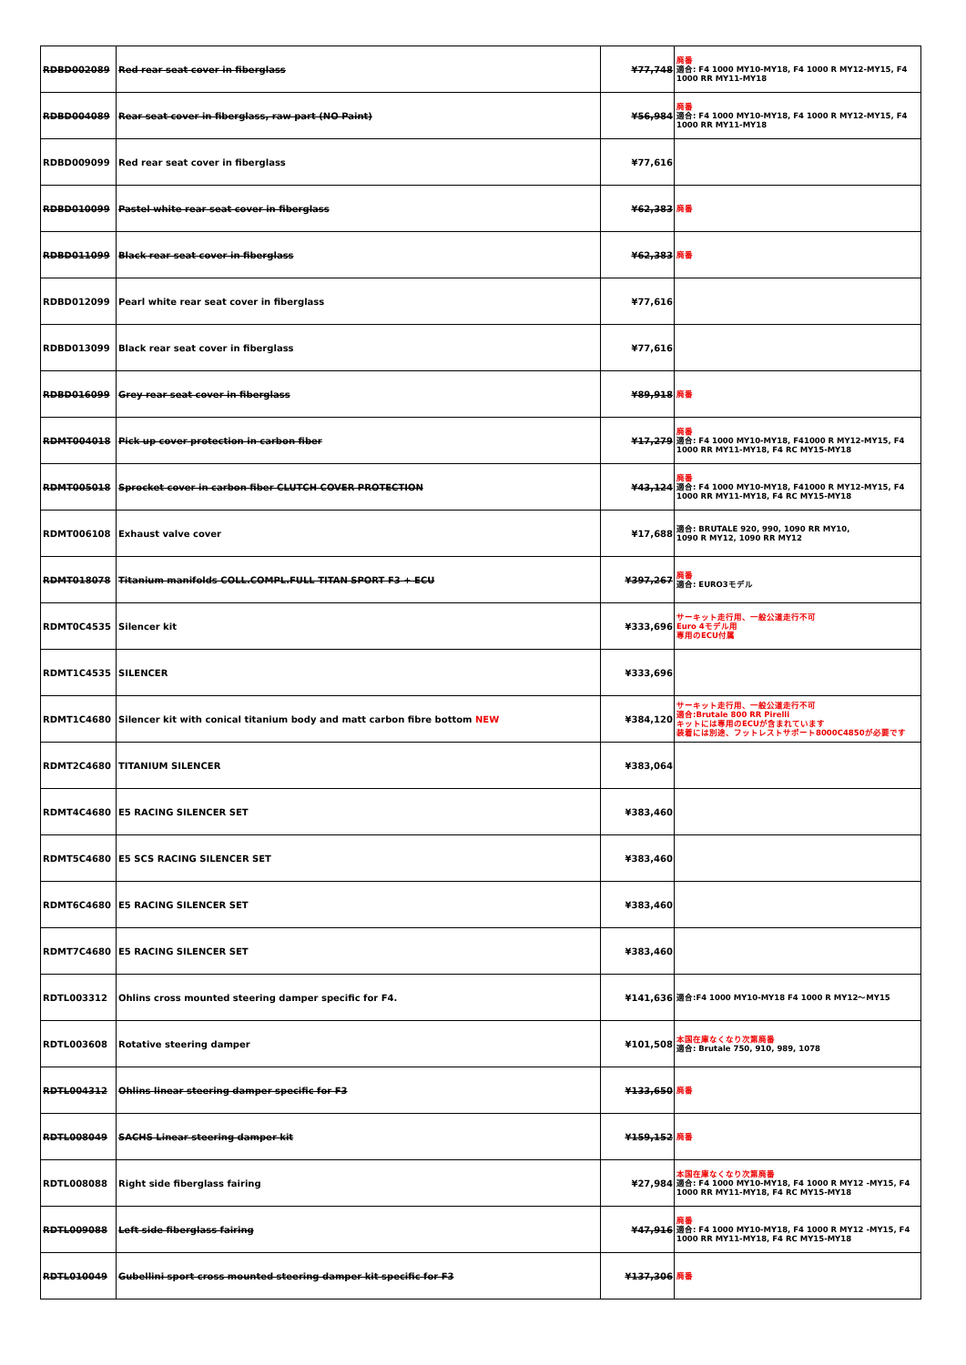| RDBD002089 | Red rear seat cover in fiberglass | ¥77,748 | 廃番 適合: F4 1000 MY10-MY18, F4 1000 R MY12-MY15, F4 1000 RR MY11-MY18 |
| RDBD004089 | Rear seat cover in fiberglass, raw part (NO Paint) | ¥56,984 | 廃番 適合: F4 1000 MY10-MY18, F4 1000 R MY12-MY15, F4 1000 RR MY11-MY18 |
| RDBD009099 | Red rear seat cover in fiberglass | ¥77,616 | |
| RDBD010099 | Pastel white rear seat cover in fiberglass | ¥62,383 | 廃番 |
| RDBD011099 | Black rear seat cover in fiberglass | ¥62,383 | 廃番 |
| RDBD012099 | Pearl white rear seat cover in fiberglass | ¥77,616 | |
| RDBD013099 | Black rear seat cover in fiberglass | ¥77,616 | |
| RDBD016099 | Grey rear seat cover in fiberglass | ¥89,918 | 廃番 |
| RDMT004018 | Pick up cover protection in carbon fiber | ¥17,279 | 廃番 適合: F4 1000 MY10-MY18, F41000 R MY12-MY15, F4 1000 RR MY11-MY18, F4 RC MY15-MY18 |
| RDMT005018 | Sprocket cover in carbon fiber CLUTCH COVER PROTECTION | ¥43,124 | 廃番 適合: F4 1000 MY10-MY18, F41000 R MY12-MY15, F4 1000 RR MY11-MY18, F4 RC MY15-MY18 |
| RDMT006108 | Exhaust valve cover | ¥17,688 | 適合: BRUTALE 920, 990, 1090 RR MY10, 1090 R MY12, 1090 RR MY12 |
| RDMT018078 | Titanium manifolds COLL.COMPL.FULL TITAN SPORT F3 + ECU | ¥397,267 | 廃番 適合: EURO3モデル |
| RDMT0C4535 | Silencer kit | ¥333,696 | サーキット走行用、一般公道走行不可 Euro 4モデル用 専用のECU付属 |
| RDMT1C4535 | SILENCER | ¥333,696 | |
| RDMT1C4680 | Silencer kit with conical titanium body and matt carbon fibre bottom NEW | ¥384,120 | サーキット走行用、一般公道走行不可 適合:Brutale 800 RR Pirelli キットには専用のECUが含まれています 装着には別途、フットレストサポート8000C4850が必要です |
| RDMT2C4680 | TITANIUM SILENCER | ¥383,064 | |
| RDMT4C4680 | E5 RACING SILENCER SET | ¥383,460 | |
| RDMT5C4680 | E5 SCS RACING SILENCER SET | ¥383,460 | |
| RDMT6C4680 | E5 RACING SILENCER SET | ¥383,460 | |
| RDMT7C4680 | E5 RACING SILENCER SET | ¥383,460 | |
| RDTL003312 | Ohlins cross mounted steering damper specific for F4. | ¥141,636 | 適合:F4 1000 MY10-MY18 F4 1000 R MY12～MY15 |
| RDTL003608 | Rotative steering damper | ¥101,508 | 本国在庫なくなり次第廃番 適合: Brutale 750, 910, 989, 1078 |
| RDTL004312 | Ohlins linear steering damper specific for F3 | ¥133,650 | 廃番 |
| RDTL008049 | SACHS Linear steering damper kit | ¥159,152 | 廃番 |
| RDTL008088 | Right side fiberglass fairing | ¥27,984 | 本国在庫なくなり次第廃番 適合: F4 1000 MY10-MY18, F4 1000 R MY12 -MY15, F4 1000 RR MY11-MY18, F4 RC MY15-MY18 |
| RDTL009088 | Left side fiberglass fairing | ¥47,916 | 廃番 適合: F4 1000 MY10-MY18, F4 1000 R MY12 -MY15, F4 1000 RR MY11-MY18, F4 RC MY15-MY18 |
| RDTL010049 | Gubellini sport cross mounted steering damper kit specific for F3 | ¥137,306 | 廃番 |